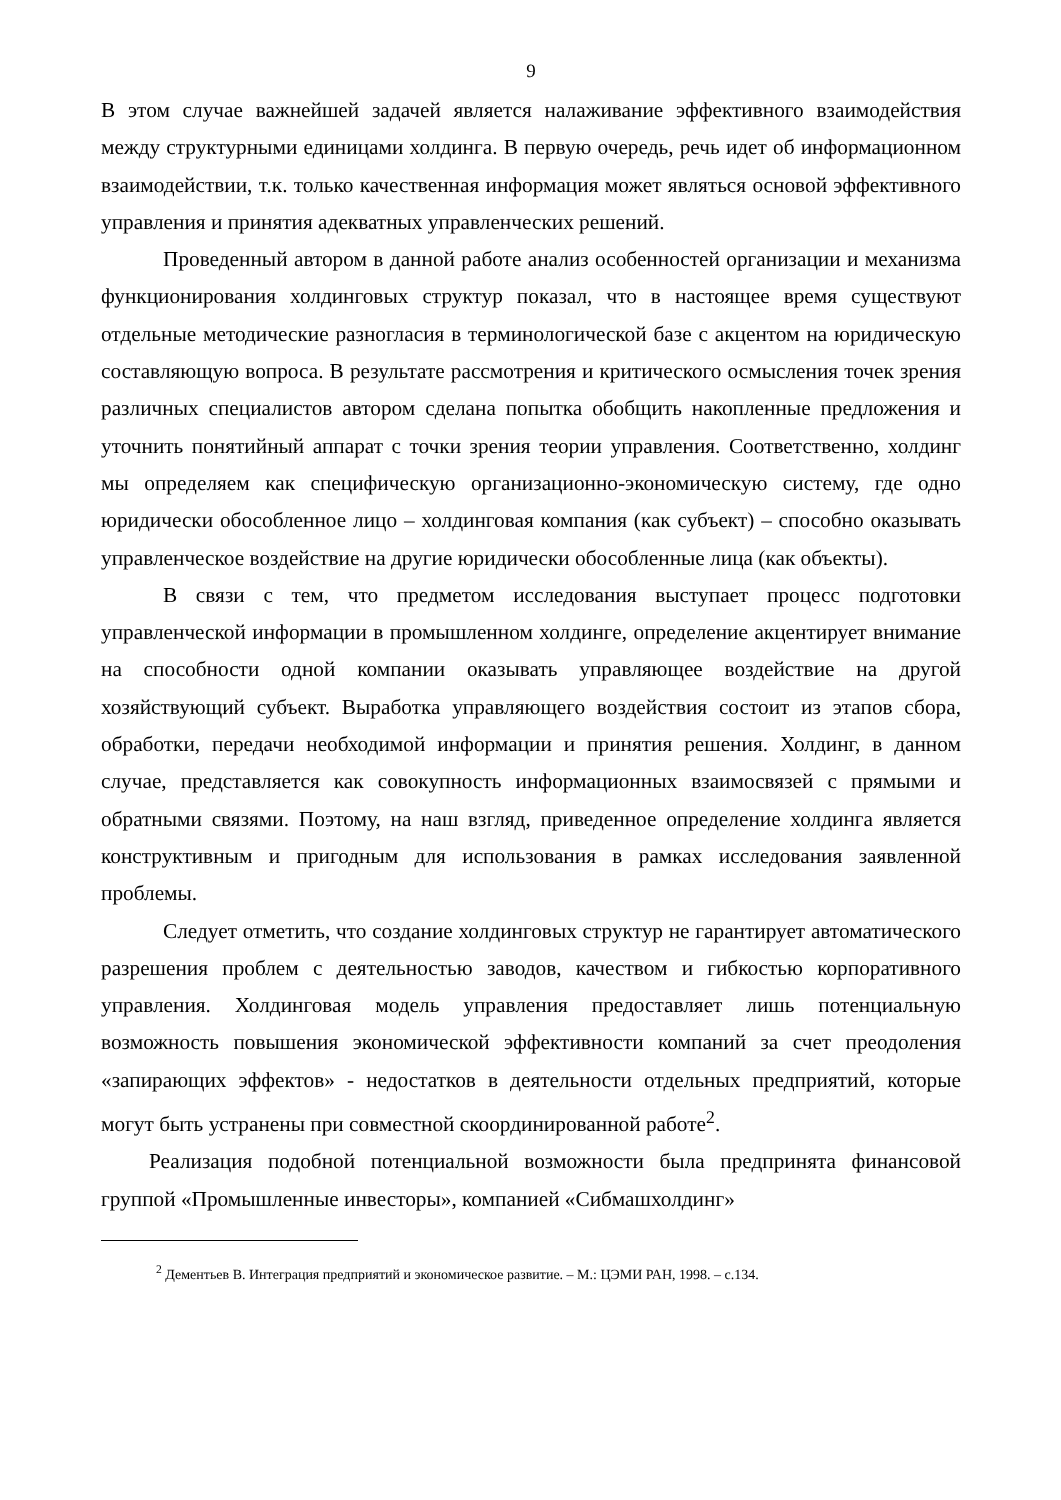9
В этом случае важнейшей задачей является налаживание эффективного взаимодействия между структурными единицами холдинга. В первую очередь, речь идет об информационном взаимодействии, т.к. только качественная информация может являться основой эффективного управления и принятия адекватных управленческих решений.
Проведенный автором в данной работе анализ особенностей организации и механизма функционирования холдинговых структур показал, что в настоящее время существуют отдельные методические разногласия в терминологической базе с акцентом на юридическую составляющую вопроса. В результате рассмотрения и критического осмысления точек зрения различных специалистов автором сделана попытка обобщить накопленные предложения и уточнить понятийный аппарат с точки зрения теории управления. Соответственно, холдинг мы определяем как специфическую организационно-экономическую систему, где одно юридически обособленное лицо – холдинговая компания (как субъект) – способно оказывать управленческое воздействие на другие юридически обособленные лица (как объекты).
В связи с тем, что предметом исследования выступает процесс подготовки управленческой информации в промышленном холдинге, определение акцентирует внимание на способности одной компании оказывать управляющее воздействие на другой хозяйствующий субъект. Выработка управляющего воздействия состоит из этапов сбора, обработки, передачи необходимой информации и принятия решения. Холдинг, в данном случае, представляется как совокупность информационных взаимосвязей с прямыми и обратными связями. Поэтому, на наш взгляд, приведенное определение холдинга является конструктивным и пригодным для использования в рамках исследования заявленной проблемы.
Следует отметить, что создание холдинговых структур не гарантирует автоматического разрешения проблем с деятельностью заводов, качеством и гибкостью корпоративного управления. Холдинговая модель управления предоставляет лишь потенциальную возможность повышения экономической эффективности компаний за счет преодоления «запирающих эффектов» - недостатков в деятельности отдельных предприятий, которые могут быть устранены при совместной скоординированной работе<sup>2</sup>.
Реализация подобной потенциальной возможности была предпринята финансовой группой «Промышленные инвесторы», компанией «Сибмашхолдинг»
<sup>2</sup> Дементьев В. Интеграция предприятий и экономическое развитие. – М.: ЦЭМИ РАН, 1998. – с.134.